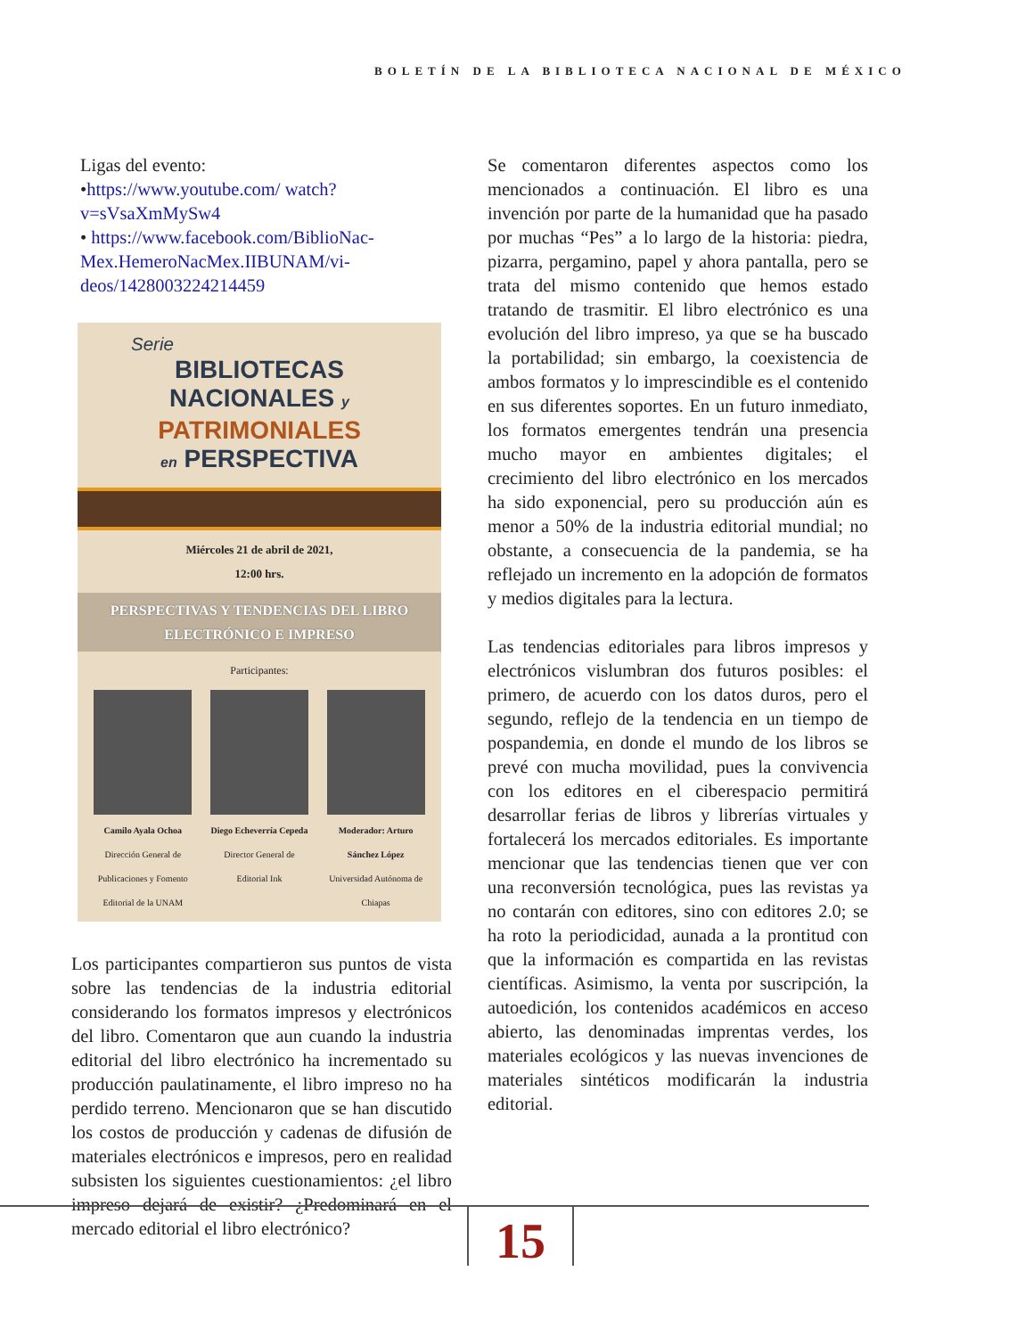BOLETÍN DE LA BIBLIOTECA NACIONAL DE MÉXICO
Ligas del evento:
•https://www.youtube.com/ watch?v=sVsaXmMySw4
• https://www.facebook.com/BiblioNac-Mex.HemeroNacMex.IIBUNAM/vi-deos/1428003224214459
Serie
BIBLIOTECAS
NACIONALES y
PATRIMONIALES
en PERSPECTIVA
Miércoles 21 de abril de 2021,
12:00 hrs.
PERSPECTIVAS Y TENDENCIAS DEL LIBRO ELECTRÓNICO E IMPRESO
Participantes:
Camilo Ayala Ochoa
Dirección General de Publicaciones y Fomento Editorial de la UNAM
Diego Echeverría Cepeda
Director General de Editorial Ink
Moderador: Arturo Sánchez López
Universidad Autónoma de Chiapas
Los participantes compartieron sus puntos de vista sobre las tendencias de la industria editorial considerando los formatos impresos y electrónicos del libro. Comentaron que aun cuando la industria editorial del libro electrónico ha incrementado su producción paulatinamente, el libro impreso no ha perdido terreno. Mencionaron que se han discutido los costos de producción y cadenas de difusión de materiales electrónicos e impresos, pero en realidad subsisten los siguientes cuestionamientos: ¿el libro impreso dejará de existir? ¿Predominará en el mercado editorial el libro electrónico?
Se comentaron diferentes aspectos como los mencionados a continuación. El libro es una invención por parte de la humanidad que ha pasado por muchas “Pes” a lo largo de la historia: piedra, pizarra, pergamino, papel y ahora pantalla, pero se trata del mismo contenido que hemos estado tratando de trasmitir. El libro electrónico es una evolución del libro impreso, ya que se ha buscado la portabilidad; sin embargo, la coexistencia de ambos formatos y lo imprescindible es el contenido en sus diferentes soportes. En un futuro inmediato, los formatos emergentes tendrán una presencia mucho mayor en ambientes digitales; el crecimiento del libro electrónico en los mercados ha sido exponencial, pero su producción aún es menor a 50% de la industria editorial mundial; no obstante, a consecuencia de la pandemia, se ha reflejado un incremento en la adopción de formatos y medios digitales para la lectura.
Las tendencias editoriales para libros impresos y electrónicos vislumbran dos futuros posibles: el primero, de acuerdo con los datos duros, pero el segundo, reflejo de la tendencia en un tiempo de pospandemia, en donde el mundo de los libros se prevé con mucha movilidad, pues la convivencia con los editores en el ciberespacio permitirá desarrollar ferias de libros y librerías virtuales y fortalecerá los mercados editoriales. Es importante mencionar que las tendencias tienen que ver con una reconversión tecnológica, pues las revistas ya no contarán con editores, sino con editores 2.0; se ha roto la periodicidad, aunada a la prontitud con que la información es compartida en las revistas científicas. Asimismo, la venta por suscripción, la autoedición, los contenidos académicos en acceso abierto, las denominadas imprentas verdes, los materiales ecológicos y las nuevas invenciones de materiales sintéticos modificarán la industria editorial.
15